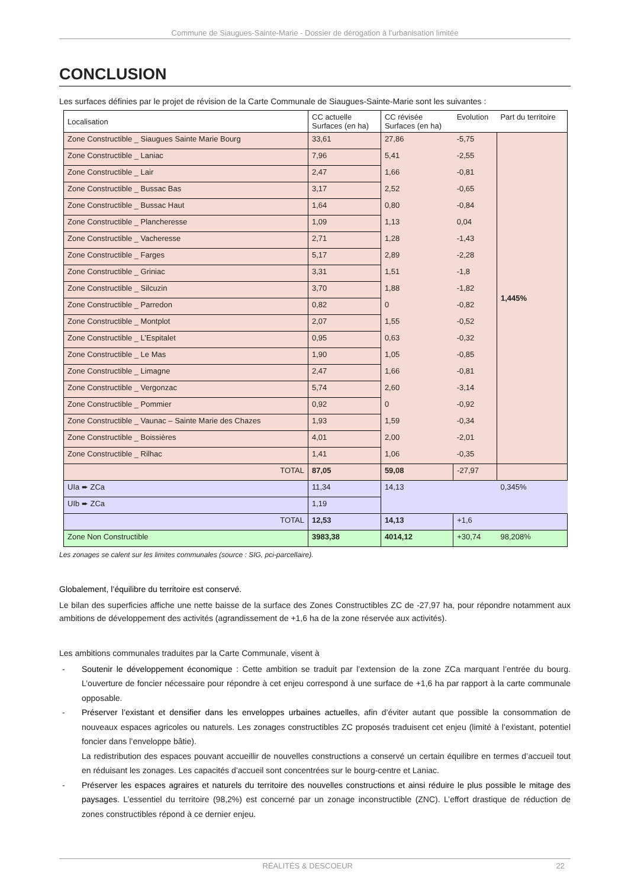Commune de Siaugues-Sainte-Marie - Dossier de dérogation à l’urbanisation limitée
CONCLUSION
Les surfaces définies par le projet de révision de la Carte Communale de Siaugues-Sainte-Marie sont les suivantes :
| Localisation | CC actuelle Surfaces (en ha) | CC révisée Surfaces (en ha) | Evolution | Part du territoire |
| --- | --- | --- | --- | --- |
| Zone Constructible _ Siaugues Sainte Marie Bourg | 33,61 | 27,86 | -5,75 | 1,445% |
| Zone Constructible _ Laniac | 7,96 | 5,41 | -2,55 | |
| Zone Constructible _ Lair | 2,47 | 1,66 | -0,81 | |
| Zone Constructible _ Bussac Bas | 3,17 | 2,52 | -0,65 | |
| Zone Constructible _ Bussac Haut | 1,64 | 0,80 | -0,84 | |
| Zone Constructible _ Plancheresse | 1,09 | 1,13 | 0,04 | |
| Zone Constructible _ Vacheresse | 2,71 | 1,28 | -1,43 | |
| Zone Constructible _ Farges | 5,17 | 2,89 | -2,28 | |
| Zone Constructible _ Griniac | 3,31 | 1,51 | -1,8 | |
| Zone Constructible _ Silcuzin | 3,70 | 1,88 | -1,82 | |
| Zone Constructible _ Parredon | 0,82 | 0 | -0,82 | |
| Zone Constructible _ Montplot | 2,07 | 1,55 | -0,52 | |
| Zone Constructible _ L’Espitalet | 0,95 | 0,63 | -0,32 | |
| Zone Constructible _ Le Mas | 1,90 | 1,05 | -0,85 | |
| Zone Constructible _ Limagne | 2,47 | 1,66 | -0,81 | |
| Zone Constructible _ Vergonzac | 5,74 | 2,60 | -3,14 | |
| Zone Constructible _ Pommier | 0,92 | 0 | -0,92 | |
| Zone Constructible _ Vaunac – Sainte Marie des Chazes | 1,93 | 1,59 | -0,34 | |
| Zone Constructible _ Boissières | 4,01 | 2,00 | -2,01 | |
| Zone Constructible _ Rilhac | 1,41 | 1,06 | -0,35 | |
| TOTAL | 87,05 | 59,08 | -27,97 | |
| UIa ➨ ZCa | 11,34 | 14,13 | | 0,345% |
| UIb ➨ ZCa | 1,19 | | | |
| TOTAL | 12,53 | 14,13 | +1,6 | |
| Zone Non Constructible | 3983,38 | 4014,12 | +30,74 | 98,208% |
Les zonages se calent sur les limites communales (source : SIG, pci-parcellaire).
Globalement, l’équilibre du territoire est conservé.
Le bilan des superficies affiche une nette baisse de la surface des Zones Constructibles ZC de -27,97 ha, pour répondre notamment aux ambitions de développement des activités (agrandissement de +1,6 ha de la zone réservée aux activités).
Les ambitions communales traduites par la Carte Communale, visent à
- Soutenir le développement économique : Cette ambition se traduit par l’extension de la zone ZCa marquant l’entrée du bourg. L’ouverture de foncier nécessaire pour répondre à cet enjeu correspond à une surface de +1,6 ha par rapport à la carte communale opposable.
- Préserver l’existant et densifier dans les enveloppes urbaines actuelles, afin d’éviter autant que possible la consommation de nouveaux espaces agricoles ou naturels. Les zonages constructibles ZC proposés traduisent cet enjeu (limité à l’existant, potentiel foncier dans l’enveloppe bâtie).
La redistribution des espaces pouvant accueillir de nouvelles constructions a conservé un certain équilibre en termes d’accueil tout en réduisant les zonages. Les capacités d’accueil sont concentrées sur le bourg-centre et Laniac.
- Préserver les espaces agraires et naturels du territoire des nouvelles constructions et ainsi réduire le plus possible le mitage des paysages. L’essentiel du territoire (98,2%) est concerné par un zonage inconstructible (ZNC). L’effort drastique de réduction de zones constructibles répond à ce dernier enjeu.
RÉALITÉS & DESCOEUR 22